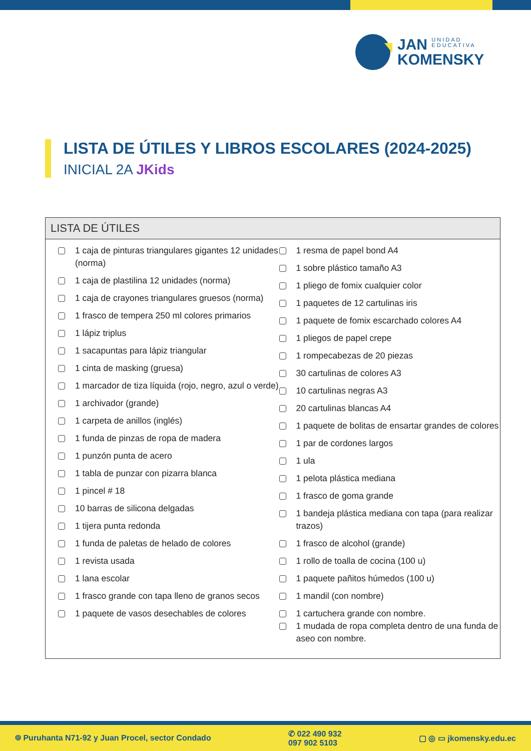JAN UNIDAD
EDUCATIVA
KOMENSKY
LISTA DE ÚTILES Y LIBROS ESCOLARES (2024-2025)
INICIAL 2A JKids
LISTA DE ÚTILES
1 caja de pinturas triangulares gigantes 12 unidades (norma)
1 caja de plastilina 12 unidades (norma)
1 caja de crayones triangulares gruesos (norma)
1 frasco de tempera 250 ml colores primarios
1 lápiz triplus
1 sacapuntas para lápiz triangular
1 cinta de masking (gruesa)
1 marcador de tiza líquida (rojo, negro, azul o verde)
1 archivador (grande)
1 carpeta de anillos (inglés)
1 funda de pinzas de ropa de madera
1 punzón punta de acero
1 tabla de punzar con pizarra blanca
1 pincel # 18
10 barras de silicona delgadas
1 tijera punta redonda
1 funda de paletas de helado de colores
1 revista usada
1 lana escolar
1 frasco grande con tapa lleno de granos secos
1 paquete de vasos desechables de colores
1 resma de papel bond A4
1 sobre plástico tamaño A3
1 pliego de fomix cualquier color
1 paquetes de 12 cartulinas iris
1 paquete de fomix escarchado colores A4
1 pliegos de papel crepe
1 rompecabezas de 20 piezas
30 cartulinas de colores A3
10 cartulinas negras A3
20 cartulinas blancas A4
1 paquete de bolitas de ensartar grandes de colores
1 par de cordones largos
1 ula
1 pelota plástica mediana
1 frasco de goma grande
1 bandeja plástica mediana con tapa (para realizar trazos)
1 frasco de alcohol (grande)
1 rollo de toalla de cocina (100 u)
1 paquete pañitos húmedos (100 u)
1 mandil (con nombre)
1 cartuchera grande con nombre.
1 mudada de ropa completa dentro de una funda de aseo con nombre.
⌾ Puruhanta N71-92 y Juan Procel, sector Condado ✆ 022 490 932
097 902 5103 ▢ ◎ ▭ jkomensky.edu.ec